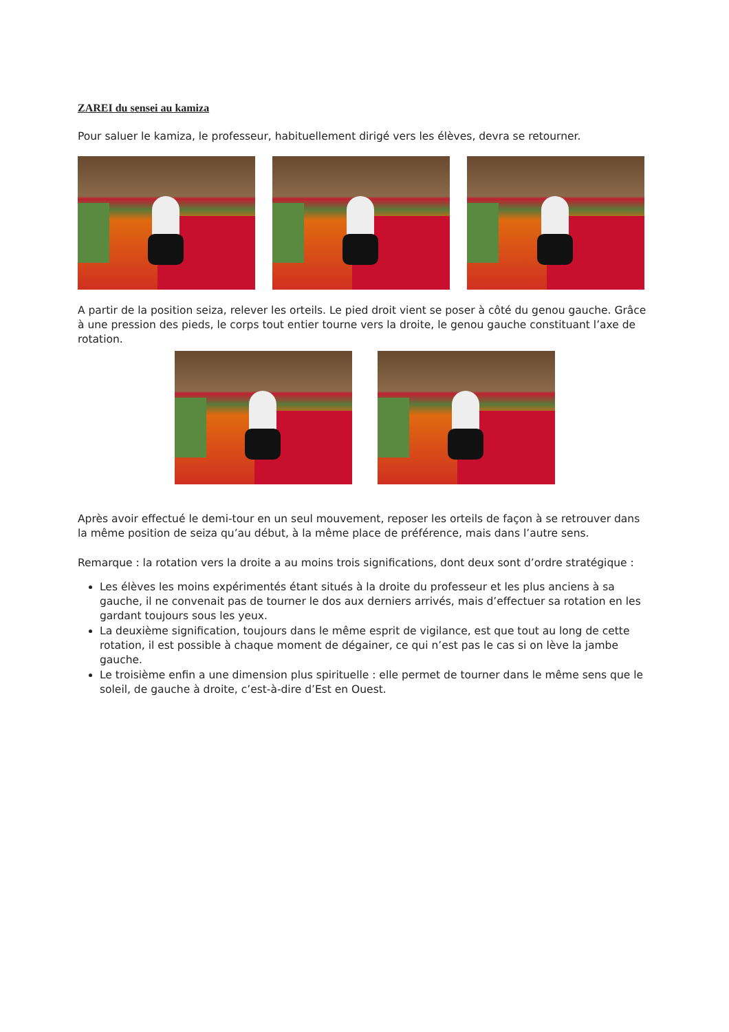ZAREI du sensei au kamiza
Pour saluer le kamiza, le professeur, habituellement dirigé vers les élèves, devra se retourner.
A partir de la position seiza, relever les orteils. Le pied droit vient se poser à côté du genou gauche. Grâce à une pression des pieds, le corps tout entier tourne vers la droite, le genou gauche constituant l’axe de rotation.
Après avoir effectué le demi-tour en un seul mouvement, reposer les orteils de façon à se retrouver dans la même position de seiza qu’au début, à la même place de préférence, mais dans l’autre sens.
Remarque : la rotation vers la droite a au moins trois significations, dont deux sont d’ordre stratégique :
Les élèves les moins expérimentés étant situés à la droite du professeur et les plus anciens à sa gauche, il ne convenait pas de tourner le dos aux derniers arrivés, mais d’effectuer sa rotation en les gardant toujours sous les yeux.
La deuxième signification, toujours dans le même esprit de vigilance, est que tout au long de cette rotation, il est possible à chaque moment de dégainer, ce qui n’est pas le cas si on lève la jambe gauche.
Le troisième enfin a une dimension plus spirituelle : elle permet de tourner dans le même sens que le soleil, de gauche à droite, c’est-à-dire d’Est en Ouest.